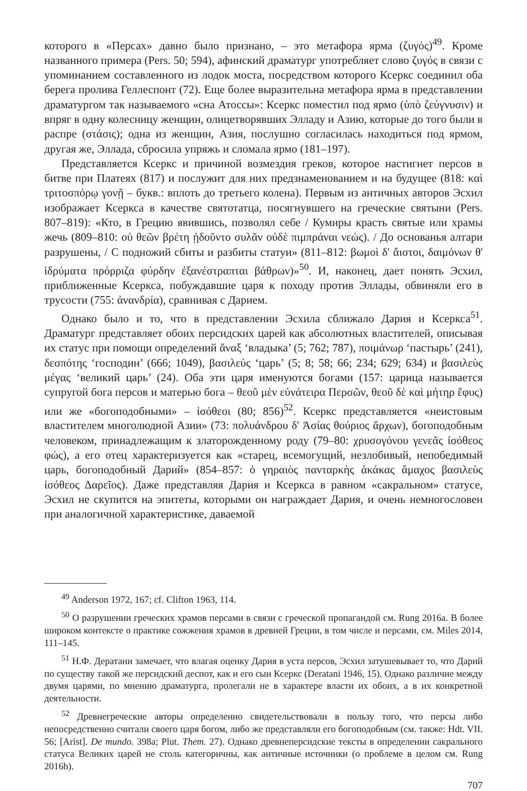которого в «Персах» давно было признано, – это метафора ярма (ζυγός)<sup>49</sup>. Кроме названного примера (Pers. 50; 594), афинский драматург употребляет слово ζυγός в связи с упоминанием составленного из лодок моста, посредством которого Ксеркс соединил оба берега пролива Геллеспонт (72). Еще более выразительна метафора ярма в представлении драматургом так называемого «сна Атоссы»: Ксеркс поместил под ярмо (ὑπὸ ζεύγνυσιν) и впряг в одну колесницу женщин, олицетворявших Элладу и Азию, которые до того были в распре (στάσις); одна из женщин, Азия, послушно согласилась находиться под ярмом, другая же, Эллада, сбросила упряжь и сломала ярмо (181–197).
Представляется Ксеркс и причиной возмездия греков, которое настигнет персов в битве при Платеях (817) и послужит для них предзнаменованием и на будущее (818: καὶ τριτοσπόρῳ γονῇ – букв.: вплоть до третьего колена). Первым из античных авторов Эсхил изображает Ксеркса в качестве святотатца, посягнувшего на греческие святыни (Pers. 807–819): «Кто, в Грецию явившись, позволял себе / Кумиры красть святые или храмы жечь (809–810: οὐ θεῶν βρέτη ᾐδοῦντο συλᾶν οὐδὲ πιμπράναι νεώς). / До основанья алтари разрушены, / С подножий сбиты и разбиты статуи» (811–812: βωμοὶ δ' ἄιστοι, δαιμόνων θ' ἱδρύματα πρόρριζα φύρδην ἐξανέστραπται βάθρων)»<sup>50</sup>. И, наконец, дает понять Эсхил, приближенные Ксеркса, побуждавшие царя к походу против Эллады, обвиняли его в трусости (755: ἀνανδρία), сравнивая с Дарием.
Однако было и то, что в представлении Эсхила сближало Дария и Ксеркса<sup>51</sup>. Драматург представляет обоих персидских царей как абсолютных властителей, описывая их статус при помощи определений ἄναξ ‘владыка’ (5; 762; 787), ποιμάνωρ ‘пастырь’ (241), δεσπότης ‘господин’ (666; 1049), βασιλεύς ‘царь’ (5; 8; 58; 66; 234; 629; 634) и βασιλεὺς μέγας ‘великий царь’ (24). Оба эти царя именуются богами (157: царица называется супругой бога персов и матерью бога – θεοῦ μὲν εὐνάτειρα Περσῶν, θεοῦ δὲ καὶ μήτηρ ἔφυς) или же «богоподобными» – ἰσόθεοι (80; 856)<sup>52</sup>. Ксеркс представляется «неистовым властителем многолюдной Азии» (73: πολυάνδρου δ' Ἀσίας θούριος ἄρχων), богоподобным человеком, принадлежащим к златорожденному роду (79–80: χρυσογόνου γενεᾶς ἰσόθεος φώς), а его отец характеризуется как «старец, всемогущий, незлобивый, непобедимый царь, богоподобный Дарий» (854–857: ὁ γηραιὸς πανταρκὴς ἀκάκας ἄμαχος βασιλεὺς ἰσόθεος Δαρεῖος). Даже представляя Дария и Ксеркса в равном «сакральном» статусе, Эсхил не скупится на эпитеты, которыми он награждает Дария, и очень немногословен при аналогичной характеристике, даваемой
<sup>49</sup> Anderson 1972, 167; cf. Clifton 1963, 114.
<sup>50</sup> О разрушении греческих храмов персами в связи с греческой пропагандой см. Rung 2016a. В более широком контексте о практике сожжения храмов в древней Греции, в том числе и персами, см. Miles 2014, 111–145.
<sup>51</sup> Н.Ф. Дератани замечает, что влагая оценку Дария в уста персов, Эсхил затушевывает то, что Дарий по существу такой же персидский деспот, как и его сын Ксеркс (Deratani 1946, 15). Однако различие между двумя царями, по мнению драматурга, пролегали не в характере власти их обоих, а в их конкретной деятельности.
<sup>52</sup> Древнегреческие авторы определенно свидетельствовали в пользу того, что персы либо непосредственно считали своего царя богом, либо же представляли его богоподобным (см. также: Hdt. VII. 56; [Arist]. De mundo. 398a; Plut. Them. 27). Однако древнеперсидские тексты в определении сакрального статуса Великих царей не столь категоричны, как античные источники (о проблеме в целом см. Rung 2016b).
707